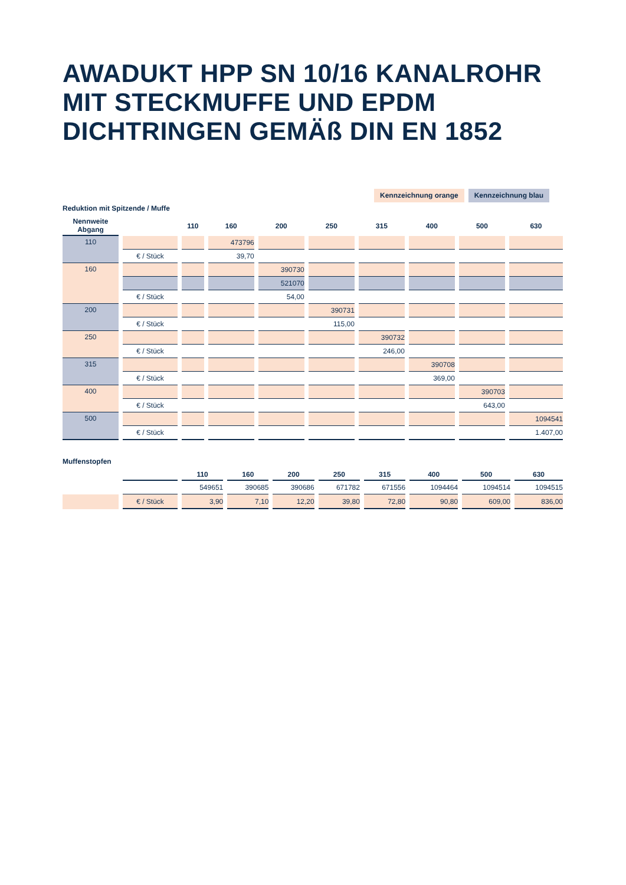AWADUKT HPP SN 10/16 KANALROHR
MIT STECKMUFFE UND EPDM
DICHTRINGEN GEMÄß DIN EN 1852
Kennzeichnung orange Kennzeichnung blau
Reduktion mit Spitzende / Muffe
| Nennweite Abgang | | 110 | 160 | 200 | 250 | 315 | 400 | 500 | 630 |
| --- | --- | --- | --- | --- | --- | --- | --- | --- | --- |
| 110 | | | 473796 | | | | | | |
| | € / Stück | | 39,70 | | | | | | |
| 160 | | | | 390730 | | | | | |
| | | | | 521070 | | | | | |
| | € / Stück | | | 54,00 | | | | | |
| 200 | | | | | 390731 | | | | |
| | € / Stück | | | | 115,00 | | | | |
| 250 | | | | | | 390732 | | | |
| | € / Stück | | | | | 246,00 | | | |
| 315 | | | | | | | 390708 | | |
| | € / Stück | | | | | | 369,00 | | |
| 400 | | | | | | | | 390703 | |
| | € / Stück | | | | | | | 643,00 | |
| 500 | | | | | | | | | 1094541 |
| | € / Stück | | | | | | | | 1.407,00 |
Muffenstopfen
| | | 110 | 160 | 200 | 250 | 315 | 400 | 500 | 630 |
| --- | --- | --- | --- | --- | --- | --- | --- | --- | --- |
| | | 549651 | 390685 | 390686 | 671782 | 671556 | 1094464 | 1094514 | 1094515 |
| | € / Stück | 3,90 | 7,10 | 12,20 | 39,80 | 72,80 | 90,80 | 609,00 | 836,00 |